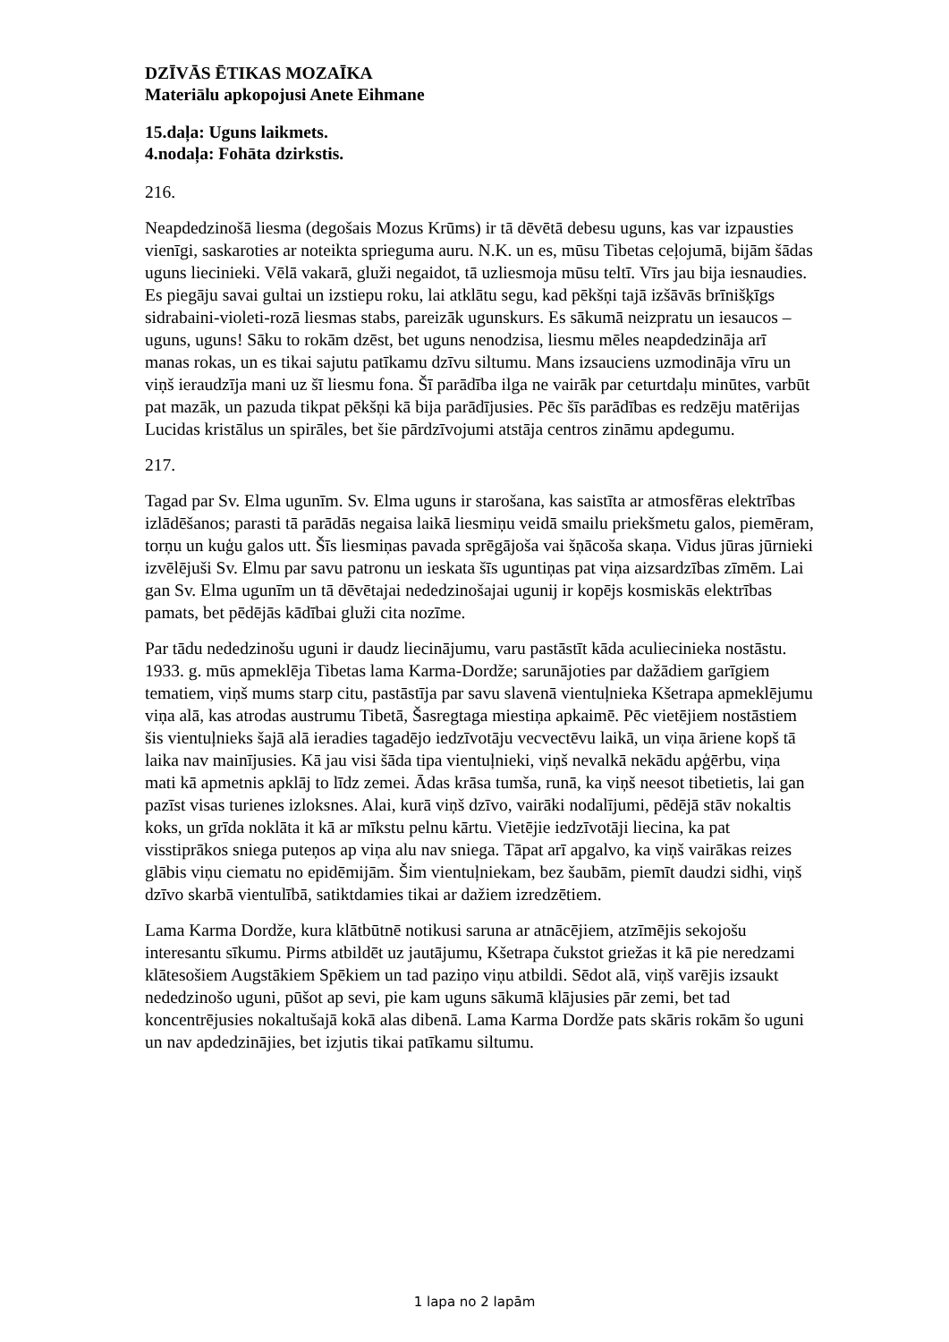DZĪVĀS ĒTIKAS MOZAĪKA
Materiālu apkopojusi Anete Eihmane
15.daļa: Uguns laikmets.
4.nodaļa: Fohāta dzirkstis.
216.
Neapdedzinošā liesma (degošais Mozus Krūms) ir tā dēvētā debesu uguns, kas var izpausties vienīgi, saskaroties ar noteikta sprieguma auru. N.K. un es, mūsu Tibetas ceļojumā, bijām šādas uguns liecinieki. Vēlā vakarā, gluži negaidot, tā uzliesmoja mūsu teltī. Vīrs jau bija iesnaudies. Es piegāju savai gultai un izstiepu roku, lai atklātu segu, kad pēkšņi tajā izšāvās brīnišķīgs sidrabaini-violeti-rozā liesmas stabs, pareizāk ugunskurs. Es sākumā neizpratu un iesaucos – uguns, uguns! Sāku to rokām dzēst, bet uguns nenodzisa, liesmu mēles neapdedzināja arī manas rokas, un es tikai sajutu patīkamu dzīvu siltumu. Mans izsauciens uzmodināja vīru un viņš ieraudzīja mani uz šī liesmu fona. Šī parādība ilga ne vairāk par ceturtdaļu minūtes, varbūt pat mazāk, un pazuda tikpat pēkšņi kā bija parādījusies. Pēc šīs parādības es redzēju matērijas Lucidas kristālus un spirāles, bet šie pārdzīvojumi atstāja centros zināmu apdegumu.
217.
Tagad par Sv. Elma ugunīm. Sv. Elma uguns ir starošana, kas saistīta ar atmosfēras elektrības izlādēšanos; parasti tā parādās negaisa laikā liesmiņu veidā smailu priekšmetu galos, piemēram, torņu un kuģu galos utt. Šīs liesmiņas pavada sprēgājoša vai šņācoša skaņa. Vidus jūras jūrnieki izvēlējuši Sv. Elmu par savu patronu un ieskata šīs uguntiņas pat viņa aizsardzības zīmēm. Lai gan Sv. Elma ugunīm un tā dēvētajai nededzinošajai ugunij ir kopējs kosmiskās elektrības pamats, bet pēdējās kādībai gluži cita nozīme.
Par tādu nededzinošu uguni ir daudz liecinājumu, varu pastāstīt kāda aculiecinieka nostāstu. 1933. g. mūs apmeklēja Tibetas lama Karma-Dordže; sarunājoties par dažādiem garīgiem tematiem, viņš mums starp citu, pastāstīja par savu slavenā vientuļnieka Kšetrapa apmeklējumu viņa alā, kas atrodas austrumu Tibetā, Šasregtaga miestiņa apkaimē. Pēc vietējiem nostāstiem šis vientuļnieks šajā alā ieradies tagadējo iedzīvotāju vecvectēvu laikā, un viņa āriene kopš tā laika nav mainījusies. Kā jau visi šāda tipa vientuļnieki, viņš nevalkā nekādu apģērbu, viņa mati kā apmetnis apklāj to līdz zemei. Ādas krāsa tumša, runā, ka viņš neesot tibetietis, lai gan pazīst visas turienes izloksnes. Alai, kurā viņš dzīvo, vairāki nodalījumi, pēdējā stāv nokaltis koks, un grīda noklāta it kā ar mīkstu pelnu kārtu. Vietējie iedzīvotāji liecina, ka pat visstiprākos sniega puteņos ap viņa alu nav sniega. Tāpat arī apgalvo, ka viņš vairākas reizes glābis viņu ciematu no epidēmijām. Šim vientuļniekam, bez šaubām, piemīt daudzi sidhi, viņš dzīvo skarbā vientulībā, satiktdamies tikai ar dažiem izredzētiem.
Lama Karma Dordže, kura klātbūtnē notikusi saruna ar atnācējiem, atzīmējis sekojošu interesantu sīkumu. Pirms atbildēt uz jautājumu, Kšetrapa čukstot griežas it kā pie neredzami klātesošiem Augstākiem Spēkiem un tad paziņo viņu atbildi. Sēdot alā, viņš varējis izsaukt nededzinošo uguni, pūšot ap sevi, pie kam uguns sākumā klājusies pār zemi, bet tad koncentrējusies nokaltušajā kokā alas dibenā. Lama Karma Dordže pats skāris rokām šo uguni un nav apdedzinājies, bet izjutis tikai patīkamu siltumu.
1 lapa no 2 lapām